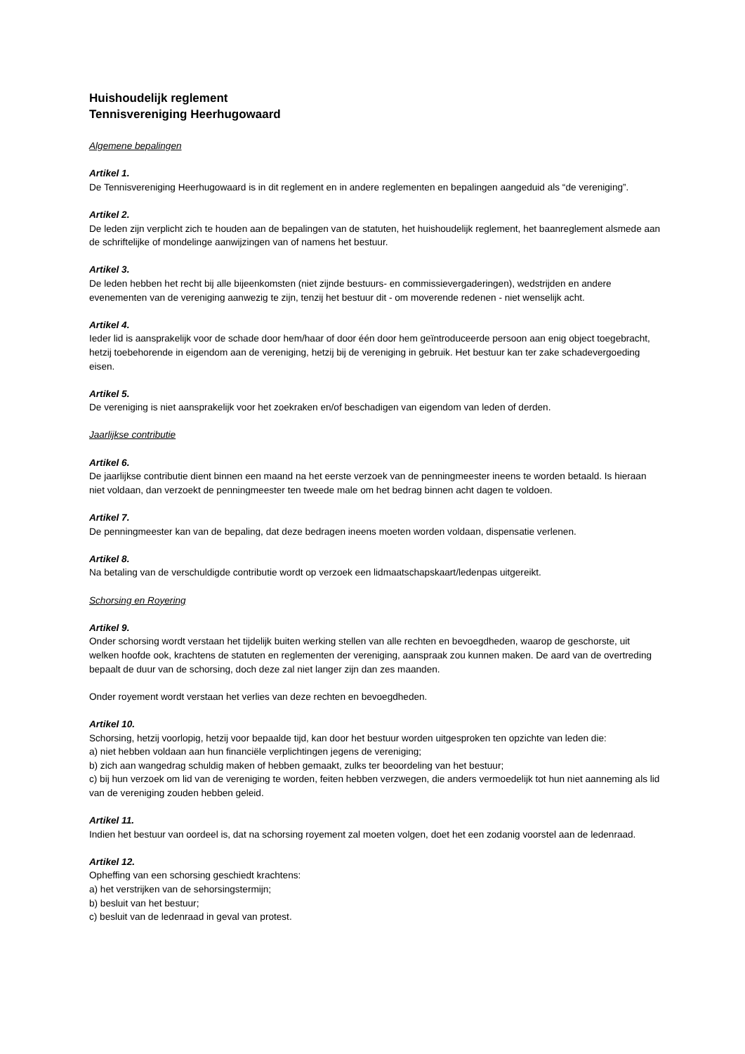Huishoudelijk reglement
Tennisvereniging Heerhugowaard
Algemene bepalingen
Artikel 1.
De Tennisvereniging Heerhugowaard is in dit reglement en in andere reglementen en bepalingen aangeduid als “de vereniging”.
Artikel 2.
De leden zijn verplicht zich te houden aan de bepalingen van de statuten, het huishoudelijk reglement, het baanreglement alsmede aan de schriftelijke of mondelinge aanwijzingen van of namens het bestuur.
Artikel 3.
De leden hebben het recht bij alle bijeenkomsten (niet zijnde bestuurs- en commissievergaderingen), wedstrijden en andere evenementen van de vereniging aanwezig te zijn, tenzij het bestuur dit - om moverende redenen - niet wenselijk acht.
Artikel 4.
Ieder lid is aansprakelijk voor de schade door hem/haar of door één door hem geïntroduceerde persoon aan enig object toegebracht, hetzij toebehorende in eigendom aan de vereniging, hetzij bij de vereniging in gebruik. Het bestuur kan ter zake schadevergoeding eisen.
Artikel 5.
De vereniging is niet aansprakelijk voor het zoekraken en/of beschadigen van eigendom van leden of derden.
Jaarlijkse contributie
Artikel 6.
De jaarlijkse contributie dient binnen een maand na het eerste verzoek van de penningmeester ineens te worden betaald. Is hieraan niet voldaan, dan verzoekt de penningmeester ten tweede male om het bedrag binnen acht dagen te voldoen.
Artikel 7.
De penningmeester kan van de bepaling, dat deze bedragen ineens moeten worden voldaan, dispensatie verlenen.
Artikel 8.
Na betaling van de verschuldigde contributie wordt op verzoek een lidmaatschapskaart/ledenpas uitgereikt.
Schorsing en Royering
Artikel 9.
Onder schorsing wordt verstaan het tijdelijk buiten werking stellen van alle rechten en bevoegdheden, waarop de geschorste, uit welken hoofde ook, krachtens de statuten en reglementen der vereniging, aanspraak zou kunnen maken. De aard van de overtreding bepaalt de duur van de schorsing, doch deze zal niet langer zijn dan zes maanden.
Onder royement wordt verstaan het verlies van deze rechten en bevoegdheden.
Artikel 10.
Schorsing, hetzij voorlopig, hetzij voor bepaalde tijd, kan door het bestuur worden uitgesproken ten opzichte van leden die:
a) niet hebben voldaan aan hun financiële verplichtingen jegens de vereniging;
b) zich aan wangedrag schuldig maken of hebben gemaakt, zulks ter beoordeling van het bestuur;
c) bij hun verzoek om lid van de vereniging te worden, feiten hebben verzwegen, die anders vermoedelijk tot hun niet aanneming als lid van de vereniging zouden hebben geleid.
Artikel 11.
Indien het bestuur van oordeel is, dat na schorsing royement zal moeten volgen, doet het een zodanig voorstel aan de ledenraad.
Artikel 12.
Opheffing van een schorsing geschiedt krachtens:
a) het verstrijken van de sehorsingstermijn;
b) besluit van het bestuur;
c) besluit van de ledenraad in geval van protest.